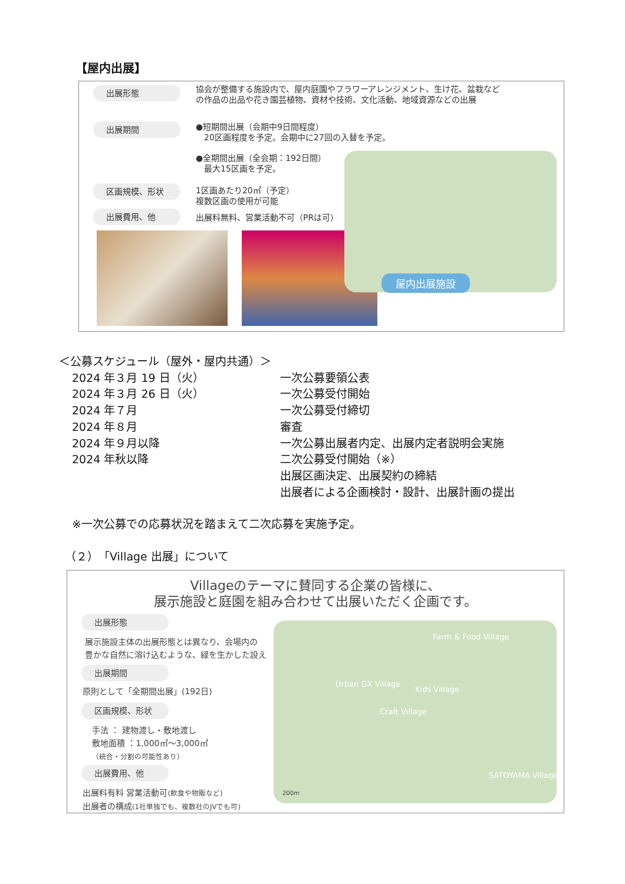【屋内出展】
出展形態
協会が整備する施設内で、屋内庭園やフラワーアレンジメント、生け花、盆栽など
の作品の出品や花き園芸植物、資材や技術、文化活動、地域資源などの出展
出展期間
●短期間出展（会期中9日間程度）
　20区画程度を予定。会期中に27回の入替を予定。
●全期間出展（全会期：192日間）
　最大15区画を予定。
区画規模、形状
1区画あたり20㎡（予定）
複数区画の使用が可能
出展費用、他 出展料無料、営業活動不可（PRは可）
屋内出展施設
＜公募スケジュール（屋外・屋内共通）＞
2024 年３月 19 日（火） 一次公募要領公表
2024 年３月 26 日（火） 一次公募受付開始
2024 年７月 一次公募受付締切
2024 年８月 審査
2024 年９月以降 一次公募出展者内定、出展内定者説明会実施
2024 年秋以降 二次公募受付開始（※）
出展区画決定、出展契約の締結
出展者による企画検討・設計、出展計画の提出
※一次公募での応募状況を踏まえて二次応募を実施予定。
（２）「Village 出展」について
Villageのテーマに賛同する企業の皆様に、
展示施設と庭園を組み合わせて出展いただく企画です。
出展形態
展示施設主体の出展形態とは異なり、会場内の
豊かな自然に溶け込むような、緑を生かした設え
出展期間
原則として「全期間出展」(192日)
区画規模、形状
手法 ： 建物渡し・敷地渡し
敷地面積 ：1,000㎡～3,000㎡
（統合・分割の可能性あり）
出展費用、他
出展料有料 営業活動可(飲食や物販など)
出展者の構成(1社単独でも、複数社のJVでも可)
Farm & Food Village
Urban GX Village
Kids Village
Craft Village
SATOYAMA Village
200m